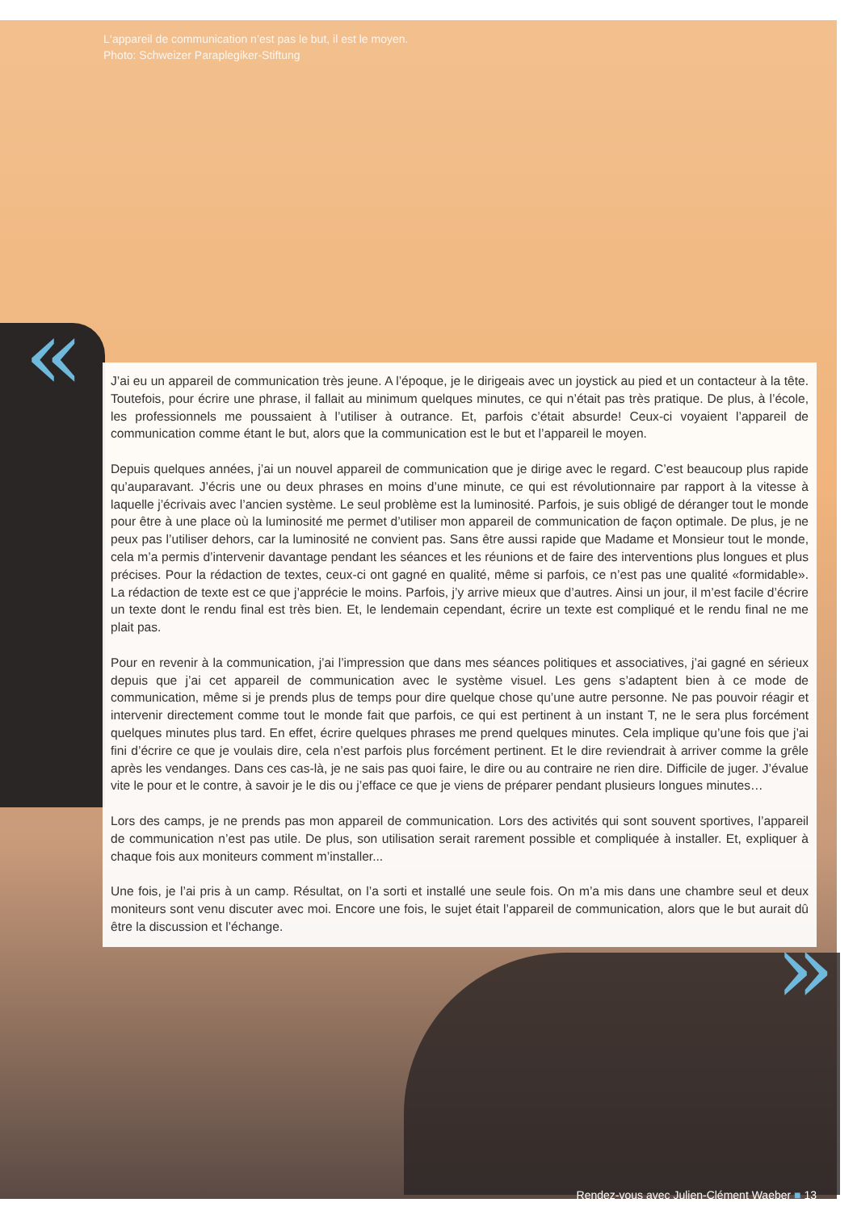L‘appareil de communication n’est pas le but, il est le moyen.
Photo: Schweizer Paraplegiker-Stiftung
«
J’ai eu un appareil de communication très jeune. A l’époque, je le dirigeais avec un joystick au pied et un contacteur à la tête. Toutefois, pour écrire une phrase, il fallait au minimum quelques minutes, ce qui n’était pas très pratique. De plus, à l’école, les professionnels me poussaient à l’utiliser à outrance. Et, parfois c’était absurde! Ceux-ci voyaient l’appareil de communication comme étant le but, alors que la communication est le but et l’appareil le moyen.
Depuis quelques années, j’ai un nouvel appareil de communication que je dirige avec le regard. C’est beaucoup plus rapide qu’auparavant. J’écris une ou deux phrases en moins d’une minute, ce qui est révolutionnaire par rapport à la vitesse à laquelle j’écrivais avec l’ancien système. Le seul problème est la luminosité. Parfois, je suis obligé de déranger tout le monde pour être à une place où la luminosité me permet d’utiliser mon appareil de communication de façon optimale. De plus, je ne peux pas l’utiliser dehors, car la luminosité ne convient pas. Sans être aussi rapide que Madame et Monsieur tout le monde, cela m’a permis d’intervenir davantage pendant les séances et les réunions et de faire des interventions plus longues et plus précises. Pour la rédaction de textes, ceux-ci ont gagné en qualité, même si parfois, ce n’est pas une qualité «formidable». La rédaction de texte est ce que j’apprécie le moins. Parfois, j’y arrive mieux que d’autres. Ainsi un jour, il m’est facile d’écrire un texte dont le rendu final est très bien. Et, le lendemain cependant, écrire un texte est compliqué et le rendu final ne me plait pas.
Pour en revenir à la communication, j’ai l’impression que dans mes séances politiques et associatives, j’ai gagné en sérieux depuis que j’ai cet appareil de communication avec le système visuel. Les gens s’adaptent bien à ce mode de communication, même si je prends plus de temps pour dire quelque chose qu’une autre personne. Ne pas pouvoir réagir et intervenir directement comme tout le monde fait que parfois, ce qui est pertinent à un instant T, ne le sera plus forcément quelques minutes plus tard. En effet, écrire quelques phrases me prend quelques minutes. Cela implique qu’une fois que j’ai fini d’écrire ce que je voulais dire, cela n’est parfois plus forcément pertinent. Et le dire reviendrait à arriver comme la grêle après les vendanges. Dans ces cas-là, je ne sais pas quoi faire, le dire ou au contraire ne rien dire. Difficile de juger. J’évalue vite le pour et le contre, à savoir je le dis ou j’efface ce que je viens de préparer pendant plusieurs longues minutes…
Lors des camps, je ne prends pas mon appareil de communication. Lors des activités qui sont souvent sportives, l’appareil de communication n’est pas utile. De plus, son utilisation serait rarement possible et compliquée à installer. Et, expliquer à chaque fois aux moniteurs comment m’installer...
Une fois, je l’ai pris à un camp. Résultat, on l’a sorti et installé une seule fois. On m’a mis dans une chambre seul et deux moniteurs sont venu discuter avec moi. Encore une fois, le sujet était l’appareil de communication, alors que le but aurait dû être la discussion et l’échange.
»
Rendez-vous avec Julien-Clément Waeber ■ 13